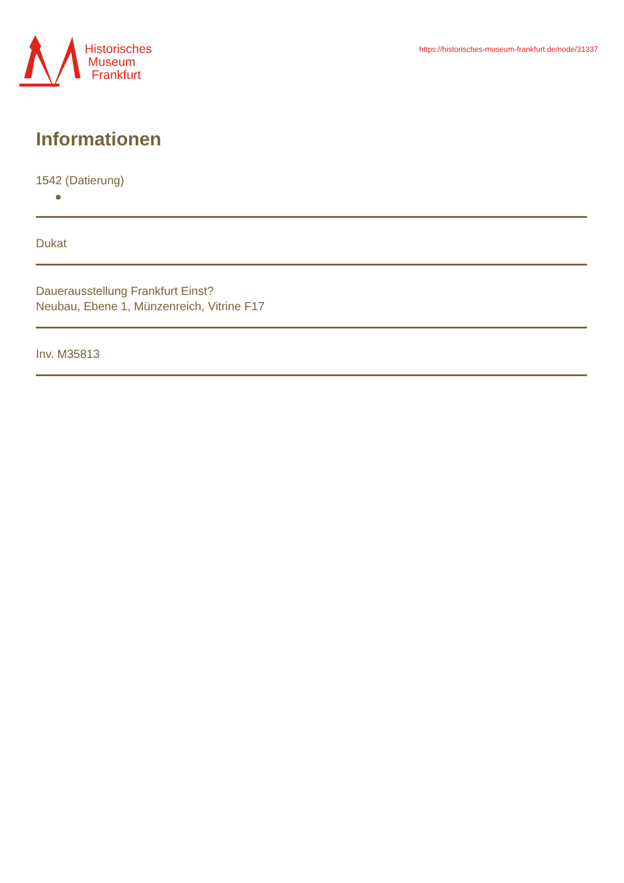Historisches
Museum
Frankfurt
https://historisches-museum-frankfurt.de/node/31337
Informationen
1542 (Datierung)
Dukat
Dauerausstellung Frankfurt Einst?
Neubau, Ebene 1, Münzenreich, Vitrine F17
Inv. M35813